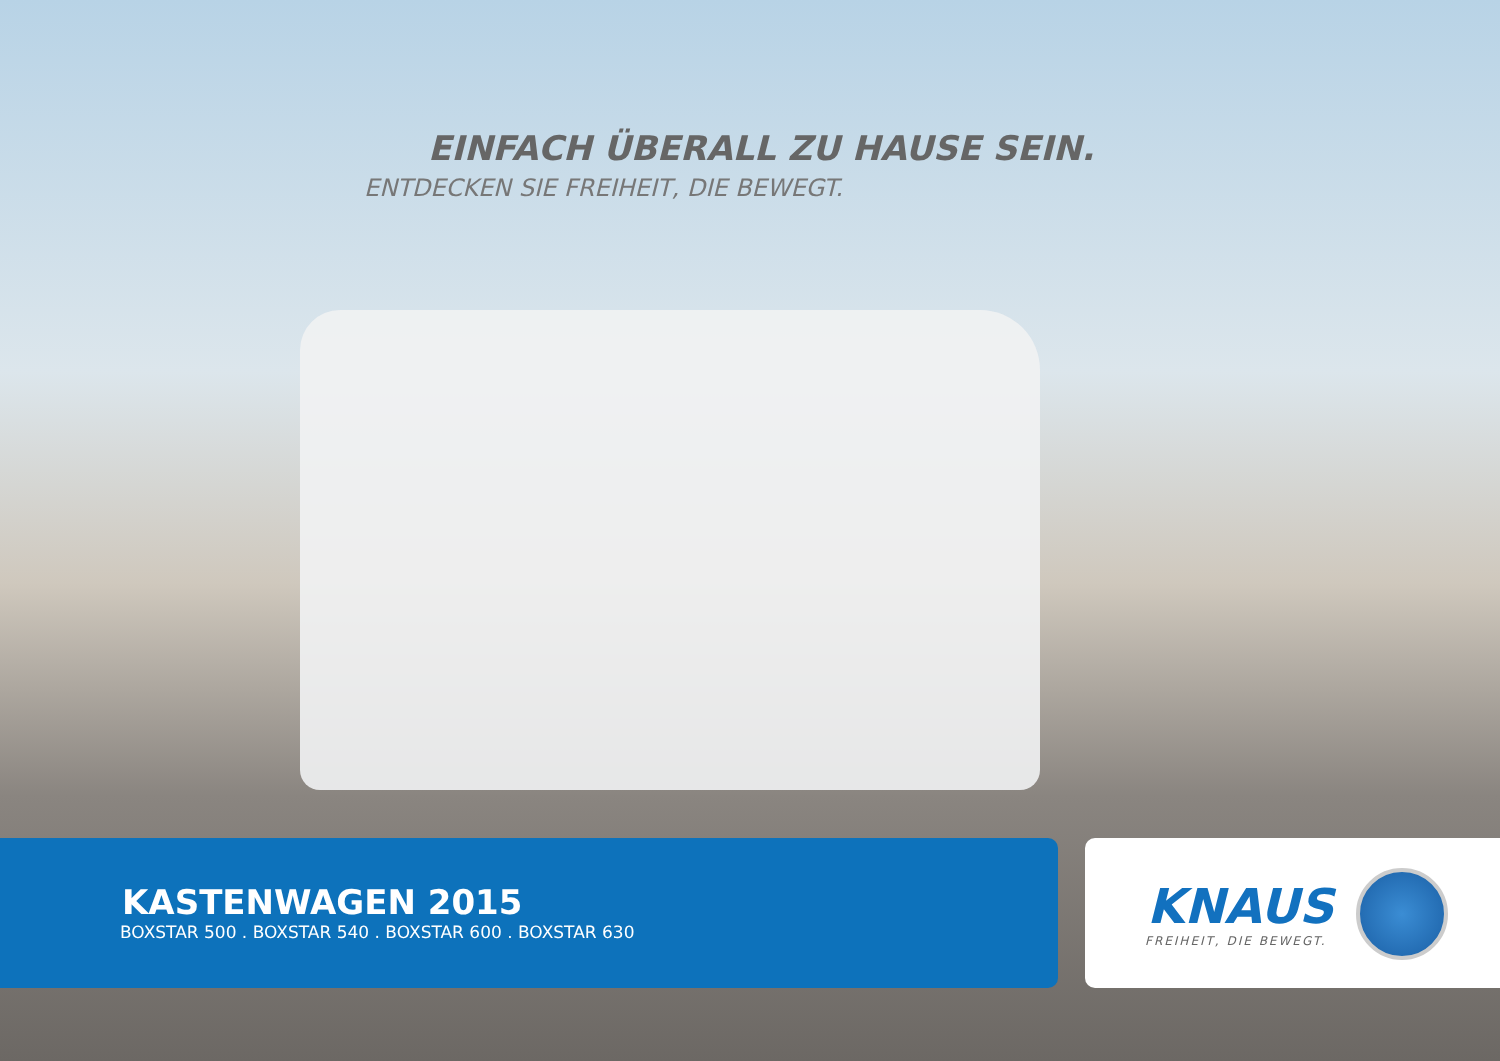EINFACH ÜBERALL ZU HAUSE SEIN.
ENTDECKEN SIE FREIHEIT, DIE BEWEGT.
KASTENWAGEN 2015
BOXSTAR 500 . BOXSTAR 540 . BOXSTAR 600 . BOXSTAR 630
KNAUS
FREIHEIT, DIE BEWEGT.